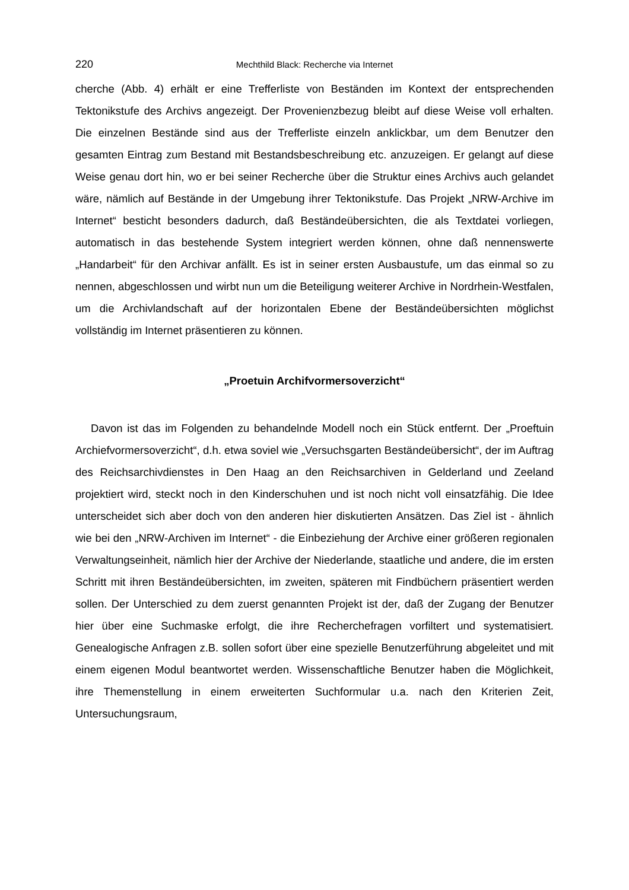220 Mechthild Black: Recherche via Internet
cherche (Abb. 4) erhält er eine Trefferliste von Beständen im Kontext der entsprechenden Tektonikstufe des Archivs angezeigt. Der Provenienzbezug bleibt auf diese Weise voll erhalten. Die einzelnen Bestände sind aus der Trefferliste einzeln anklickbar, um dem Benutzer den gesamten Eintrag zum Bestand mit Bestandsbeschreibung etc. anzuzeigen. Er gelangt auf diese Weise genau dort hin, wo er bei seiner Recherche über die Struktur eines Archivs auch gelandet wäre, nämlich auf Bestände in der Umgebung ihrer Tektonikstufe. Das Projekt „NRW-Archive im Internet“ besticht besonders dadurch, daß Beständeübersichten, die als Textdatei vorliegen, automatisch in das bestehende System integriert werden können, ohne daß nennenswerte „Handarbeit“ für den Archivar anfällt. Es ist in seiner ersten Ausbaustufe, um das einmal so zu nennen, abgeschlossen und wirbt nun um die Beteiligung weiterer Archive in Nordrhein-Westfalen, um die Archivlandschaft auf der horizontalen Ebene der Beständeübersichten möglichst vollständig im Internet präsentieren zu können.
„Proetuin Archifvormersoverzicht“
Davon ist das im Folgenden zu behandelnde Modell noch ein Stück entfernt. Der „Proeftuin Archiefvormersoverzicht“, d.h. etwa soviel wie „Versuchsgarten Beständeübersicht“, der im Auftrag des Reichsarchivdienstes in Den Haag an den Reichsarchiven in Gelderland und Zeeland projektiert wird, steckt noch in den Kinderschuhen und ist noch nicht voll einsatzfähig. Die Idee unterscheidet sich aber doch von den anderen hier diskutierten Ansätzen. Das Ziel ist - ähnlich wie bei den „NRW-Archiven im Internet“ - die Einbeziehung der Archive einer größeren regionalen Verwaltungseinheit, nämlich hier der Archive der Niederlande, staatliche und andere, die im ersten Schritt mit ihren Beständeübersichten, im zweiten, späteren mit Findbüchern präsentiert werden sollen. Der Unterschied zu dem zuerst genannten Projekt ist der, daß der Zugang der Benutzer hier über eine Suchmaske erfolgt, die ihre Recherchefragen vorfiltert und systematisiert. Genealogische Anfragen z.B. sollen sofort über eine spezielle Benutzerführung abgeleitet und mit einem eigenen Modul beantwortet werden. Wissenschaftliche Benutzer haben die Möglichkeit, ihre Themenstellung in einem erweiterten Suchformular u.a. nach den Kriterien Zeit, Untersuchungsraum,